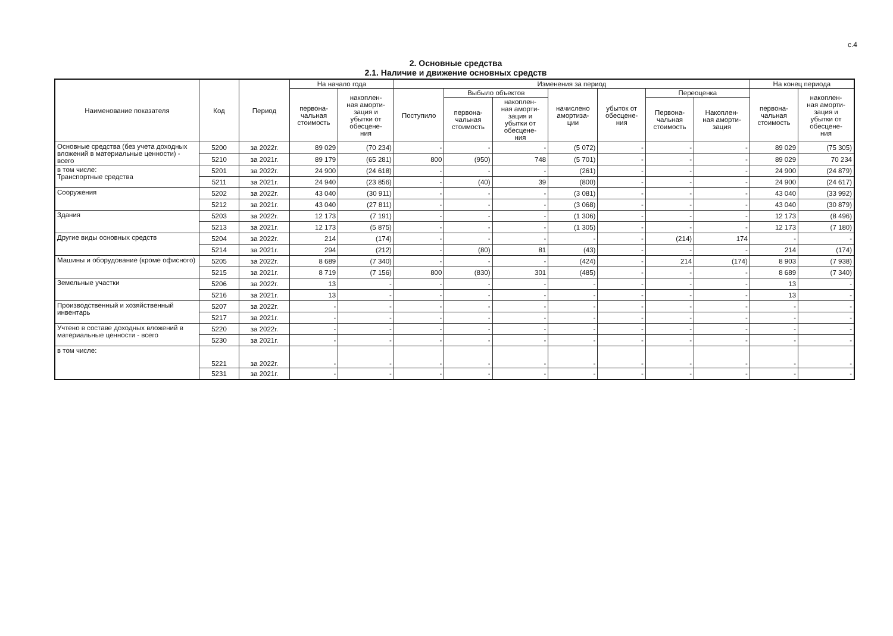с.4
2. Основные средства
2.1. Наличие и движение основных средств
| Наименование показателя | Код | Период | На начало года | | Изменения за период | | | | | | | На конец периода | |
| --- | --- | --- | --- | --- | --- | --- | --- | --- | --- | --- | --- | --- | --- |
| | | | первона- чальная стоимость | накоплен- ная аморти- зация и убытки от обесцене- ния | Поступило | Выбыло объектов | | начислено амортиза- ции | убыток от обесцене- ния | Переоценка | | первона- чальная стоимость | накоплен- ная аморти- зация и убытки от обесцене- ния |
| | | | | | | первона- чальная стоимость | накоплен- ная аморти- зация и убытки от обесцене- ния | | | Первона- чальная стоимость | Накоплен- ная аморти- зация | | |
| Основные средства (без учета доходных вложений в материальные ценности) - всего | 5200 | за 2022г. | 89 029 | (70 234) | - | - | - | (5 072) | - | - | - | 89 029 | (75 305) |
| | 5210 | за 2021г. | 89 179 | (65 281) | 800 | (950) | 748 | (5 701) | - | - | - | 89 029 | 70 234 |
| в том числе: Транспортные средства | 5201 | за 2022г. | 24 900 | (24 618) | - | - | - | (261) | - | - | - | 24 900 | (24 879) |
| | 5211 | за 2021г. | 24 940 | (23 856) | - | (40) | 39 | (800) | - | - | - | 24 900 | (24 617) |
| Сооружения | 5202 | за 2022г. | 43 040 | (30 911) | - | - | - | (3 081) | - | - | - | 43 040 | (33 992) |
| | 5212 | за 2021г. | 43 040 | (27 811) | - | - | - | (3 068) | - | - | - | 43 040 | (30 879) |
| Здания | 5203 | за 2022г. | 12 173 | (7 191) | - | - | - | (1 306) | - | - | - | 12 173 | (8 496) |
| | 5213 | за 2021г. | 12 173 | (5 875) | - | - | - | (1 305) | - | - | - | 12 173 | (7 180) |
| Другие виды основных средств | 5204 | за 2022г. | 214 | (174) | - | - | - | - | - | (214) | 174 | - | - |
| | 5214 | за 2021г. | 294 | (212) | - | (80) | 81 | (43) | - | - | - | 214 | (174) |
| Машины и оборудование (кроме офисного) | 5205 | за 2022г. | 8 689 | (7 340) | - | - | - | (424) | - | 214 | (174) | 8 903 | (7 938) |
| | 5215 | за 2021г. | 8 719 | (7 156) | 800 | (830) | 301 | (485) | - | - | - | 8 689 | (7 340) |
| Земельные участки | 5206 | за 2022г. | 13 | - | - | - | - | - | - | - | - | 13 | - |
| | 5216 | за 2021г. | 13 | - | - | - | - | - | - | - | - | 13 | - |
| Производственный и хозяйственный инвентарь | 5207 | за 2022г. | - | - | - | - | - | - | - | - | - | - | - |
| | 5217 | за 2021г. | - | - | - | - | - | - | - | - | - | - | - |
| Учтено в составе доходных вложений в материальные ценности - всего | 5220 | за 2022г. | - | - | - | - | - | - | - | - | - | - | - |
| | 5230 | за 2021г. | - | - | - | - | - | - | - | - | - | - | - |
| в том числе: | 5221 | за 2022г. | - | - | - | - | - | - | - | - | - | - | - |
| | 5231 | за 2021г. | - | - | - | - | - | - | - | - | - | - | - |